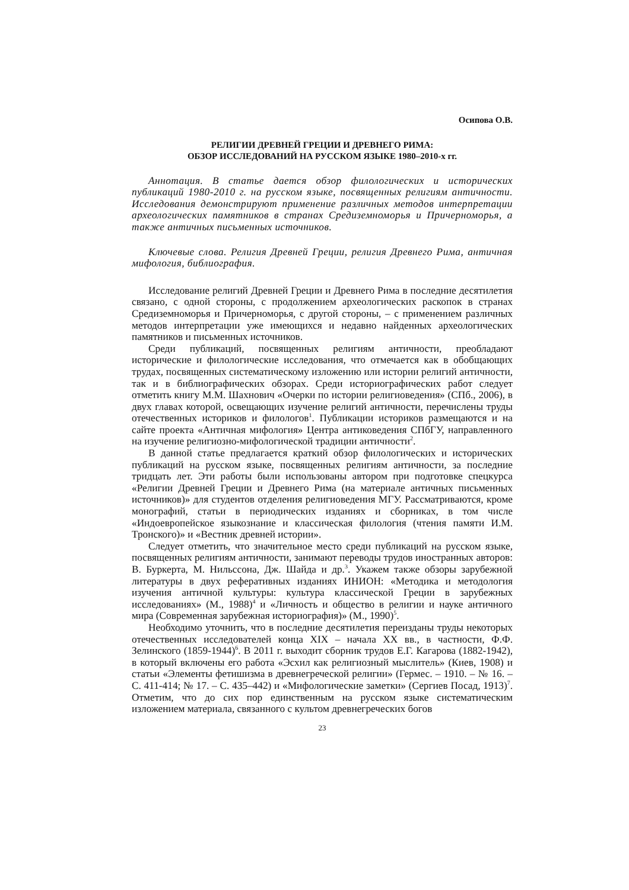Осипова О.В.
РЕЛИГИИ ДРЕВНЕЙ ГРЕЦИИ И ДРЕВНЕГО РИМА:
ОБЗОР ИССЛЕДОВАНИЙ НА РУССКОМ ЯЗЫКЕ 1980–2010-х гг.
Аннотация. В статье дается обзор филологических и исторических публикаций 1980-2010 г. на русском языке, посвященных религиям античности. Исследования демонстрируют применение различных методов интерпретации археологических памятников в странах Средиземноморья и Причерноморья, а также античных письменных источников.
Ключевые слова. Религия Древней Греции, религия Древнего Рима, античная мифология, библиография.
Исследование религий Древней Греции и Древнего Рима в последние десятилетия связано, с одной стороны, с продолжением археологических раскопок в странах Средиземноморья и Причерноморья, с другой стороны, – с применением различных методов интерпретации уже имеющихся и недавно найденных археологических памятников и письменных источников.
Среди публикаций, посвященных религиям античности, преобладают исторические и филологические исследования, что отмечается как в обобщающих трудах, посвященных систематическому изложению или истории религий античности, так и в библиографических обзорах. Среди историографических работ следует отметить книгу М.М. Шахнович «Очерки по истории религиоведения» (СПб., 2006), в двух главах которой, освещающих изучение религий античности, перечислены труды отечественных историков и филологов<sup>1</sup>. Публикации историков размещаются и на сайте проекта «Античная мифология» Центра антиковедения СПбГУ, направленного на изучение религиозно-мифологической традиции античности<sup>2</sup>.
В данной статье предлагается краткий обзор филологических и исторических публикаций на русском языке, посвященных религиям античности, за последние тридцать лет. Эти работы были использованы автором при подготовке спецкурса «Религии Древней Греции и Древнего Рима (на материале античных письменных источников)» для студентов отделения религиоведения МГУ. Рассматриваются, кроме монографий, статьи в периодических изданиях и сборниках, в том числе «Индоевропейское языкознание и классическая филология (чтения памяти И.М. Тронского)» и «Вестник древней истории».
Следует отметить, что значительное место среди публикаций на русском языке, посвященных религиям античности, занимают переводы трудов иностранных авторов: В. Буркерта, М. Нильссона, Дж. Шайда и др.<sup>3</sup>. Укажем также обзоры зарубежной литературы в двух реферативных изданиях ИНИОН: «Методика и методология изучения античной культуры: культура классической Греции в зарубежных исследованиях» (М., 1988)<sup>4</sup> и «Личность и общество в религии и науке античного мира (Современная зарубежная историография)» (М., 1990)<sup>5</sup>.
Необходимо уточнить, что в последние десятилетия переизданы труды некоторых отечественных исследователей конца XIX – начала XX вв., в частности, Ф.Ф. Зелинского (1859-1944)<sup>6</sup>. В 2011 г. выходит сборник трудов Е.Г. Кагарова (1882-1942), в который включены его работа «Эсхил как религиозный мыслитель» (Киев, 1908) и статьи «Элементы фетишизма в древнегреческой религии» (Гермес. – 1910. – № 16. – С. 411-414; № 17. – С. 435–442) и «Мифологические заметки» (Сергиев Посад, 1913)<sup>7</sup>. Отметим, что до сих пор единственным на русском языке систематическим изложением материала, связанного с культом древнегреческих богов
23